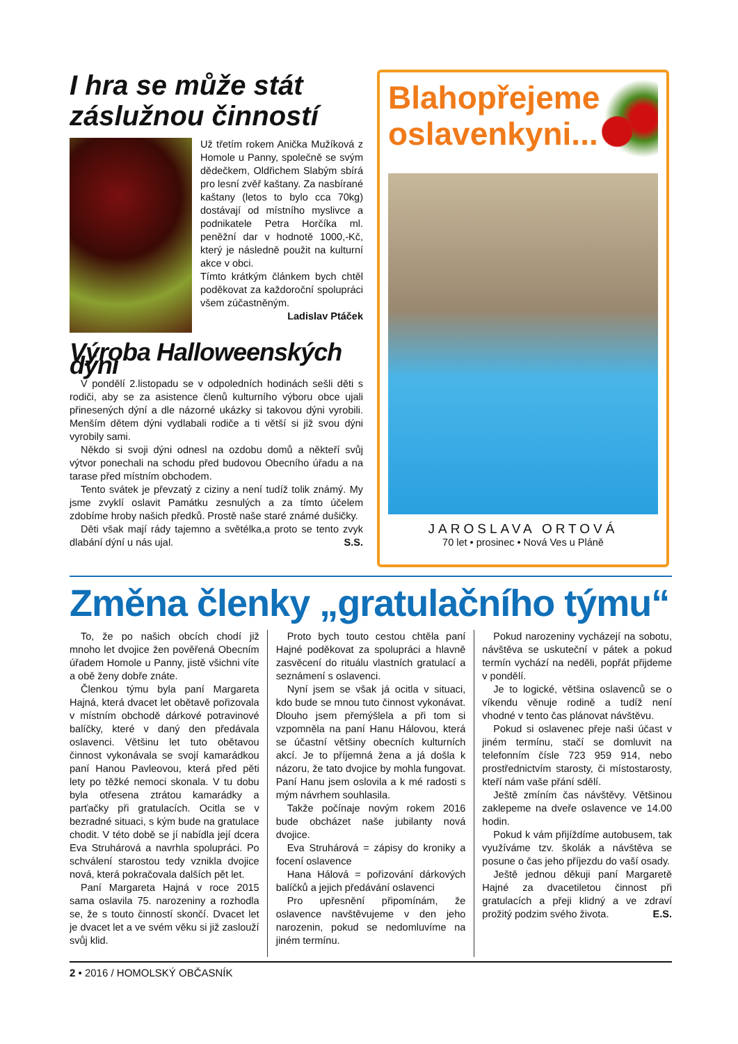I hra se může stát záslužnou činností
Už třetím rokem Anička Mužíková z Homole u Panny, společně se svým dědečkem, Oldřichem Slabým sbírá pro lesní zvěř kaštany. Za nasbírané kaštany (letos to bylo cca 70kg) dostávají od místního myslivce a podnikatele Petra Horčíka ml. peněžní dar v hodnotě 1000,-Kč, který je následně použit na kulturní akce v obci.
Tímto krátkým článkem bych chtěl poděkovat za každoroční spolupráci všem zúčastněným.
Ladislav Ptáček
Výroba Halloweenských dýní
V pondělí 2.listopadu se v odpoledních hodinách sešli děti s rodiči, aby se za asistence členů kulturního výboru obce ujali přinesených dýní a dle názorné ukázky si takovou dýni vyrobili. Menším dětem dýni vydlabali rodiče a ti větší si již svou dýni vyrobily sami.
Někdo si svoji dýni odnesl na ozdobu domů a někteří svůj výtvor ponechali na schodu před budovou Obecního úřadu a na tarase před místním obchodem.
Tento svátek je převzatý z ciziny a není tudíž tolik známý. My jsme zvyklí oslavit Památku zesnulých a za tímto účelem zdobíme hroby našich předků. Prostě naše staré známé dušičky.
Děti však mají rády tajemno a světélka,a proto se tento zvyk dlabání dýní u nás ujal. S.S.
Blahopřejeme
oslavenkyni...
JAROSLAVA ORTOVÁ
70 let • prosinec • Nová Ves u Pláně
Změna členky „gratulačního týmu“
To, že po našich obcích chodí již mnoho let dvojice žen pověřená Obecním úřadem Homole u Panny, jistě všichni víte a obě ženy dobře znáte.
Členkou týmu byla paní Margareta Hajná, která dvacet let obětavě pořizovala v místním obchodě dárkové potravinové balíčky, které v daný den předávala oslavenci. Většinu let tuto obětavou činnost vykonávala se svojí kamarádkou paní Hanou Pavleovou, která před pěti lety po těžké nemoci skonala. V tu dobu byla otřesena ztrátou kamarádky a parťačky při gratulacích. Ocitla se v bezradné situaci, s kým bude na gratulace chodit. V této době se jí nabídla její dcera Eva Struhárová a navrhla spolupráci. Po schválení starostou tedy vznikla dvojice nová, která pokračovala dalších pět let.
Paní Margareta Hajná v roce 2015 sama oslavila 75. narozeniny a rozhodla se, že s touto činností skončí. Dvacet let je dvacet let a ve svém věku si již zaslouží svůj klid.
Proto bych touto cestou chtěla paní Hajné poděkovat za spolupráci a hlavně zasvěcení do rituálu vlastních gratulací a seznámení s oslavenci.
Nyní jsem se však já ocitla v situaci, kdo bude se mnou tuto činnost vykonávat. Dlouho jsem přemýšlela a při tom si vzpomněla na paní Hanu Hálovou, která se účastní většiny obecních kulturních akcí. Je to příjemná žena a já došla k názoru, že tato dvojice by mohla fungovat. Paní Hanu jsem oslovila a k mé radosti s mým návrhem souhlasila.
Takže počínaje novým rokem 2016 bude obcházet naše jubilanty nová dvojice.
Eva Struhárová = zápisy do kroniky a focení oslavence
Hana Hálová = pořizování dárkových balíčků a jejich předávání oslavenci
Pro upřesnění připomínám, že oslavence navštěvujeme v den jeho narozenin, pokud se nedomluvíme na jiném termínu.
Pokud narozeniny vycházejí na sobotu, návštěva se uskuteční v pátek a pokud termín vychází na neděli, popřát přijdeme v pondělí.
Je to logické, většina oslavenců se o víkendu věnuje rodině a tudíž není vhodné v tento čas plánovat návštěvu.
Pokud si oslavenec přeje naši účast v jiném termínu, stačí se domluvit na telefonním čísle 723 959 914, nebo prostřednictvím starosty, či místostarosty, kteří nám vaše přání sdělí.
Ještě zmíním čas návštěvy. Většinou zaklepeme na dveře oslavence ve 14.00 hodin.
Pokud k vám přijíždíme autobusem, tak využíváme tzv. školák a návštěva se posune o čas jeho příjezdu do vaší osady.
Ještě jednou děkuji paní Margaretě Hajné za dvacetiletou činnost při gratulacích a přeji klidný a ve zdraví prožitý podzim svého života. E.S.
2 • 2016 / HOMOLSKÝ OBČASNÍK